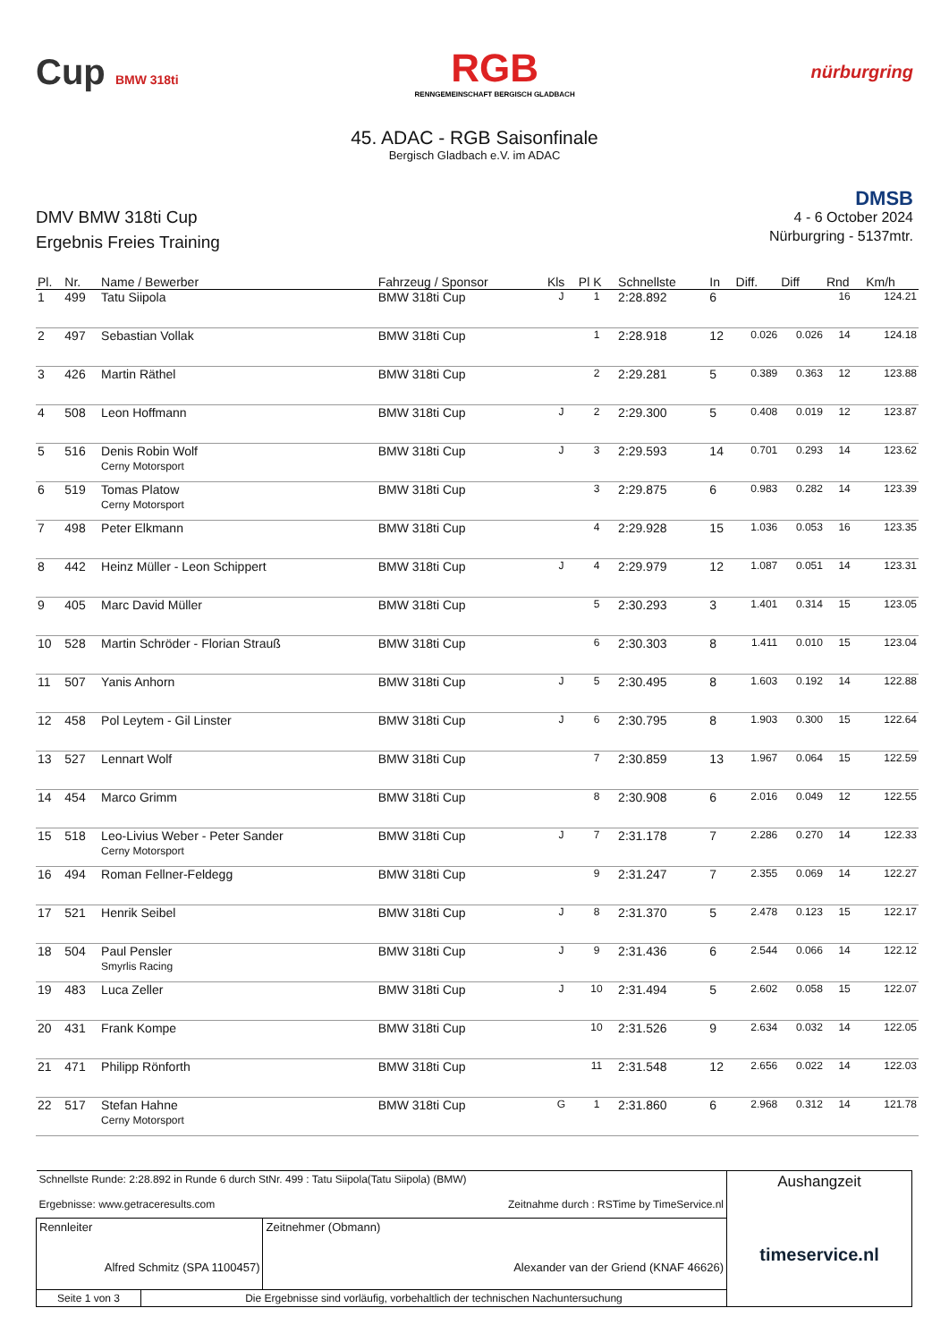Cup BMW 318ti
RGB
RENNGEMEINSCHAFT BERGISCH GLADBACH
nürburgring
45. ADAC - RGB Saisonfinale
Bergisch Gladbach e.V. im ADAC
DMV BMW 318ti Cup
Ergebnis Freies Training
DMSB
4 - 6 October 2024
Nürburgring - 5137mtr.
| Pl. | Nr. | Name / Bewerber | Fahrzeug / Sponsor | Kls | Pl K | Schnellste | In | Diff. | Diff | Rnd | Km/h |
| --- | --- | --- | --- | --- | --- | --- | --- | --- | --- | --- | --- |
| 1 | 499 | Tatu Siipola | BMW 318ti Cup | J | 1 | 2:28.892 | 6 | | | 16 | 124.21 |
| 2 | 497 | Sebastian Vollak | BMW 318ti Cup | | 1 | 2:28.918 | 12 | 0.026 | 0.026 | 14 | 124.18 |
| 3 | 426 | Martin Räthel | BMW 318ti Cup | | 2 | 2:29.281 | 5 | 0.389 | 0.363 | 12 | 123.88 |
| 4 | 508 | Leon Hoffmann | BMW 318ti Cup | J | 2 | 2:29.300 | 5 | 0.408 | 0.019 | 12 | 123.87 |
| 5 | 516 | Denis Robin Wolf Cerny Motorsport | BMW 318ti Cup | J | 3 | 2:29.593 | 14 | 0.701 | 0.293 | 14 | 123.62 |
| 6 | 519 | Tomas Platow Cerny Motorsport | BMW 318ti Cup | | 3 | 2:29.875 | 6 | 0.983 | 0.282 | 14 | 123.39 |
| 7 | 498 | Peter Elkmann | BMW 318ti Cup | | 4 | 2:29.928 | 15 | 1.036 | 0.053 | 16 | 123.35 |
| 8 | 442 | Heinz Müller - Leon Schippert | BMW 318ti Cup | J | 4 | 2:29.979 | 12 | 1.087 | 0.051 | 14 | 123.31 |
| 9 | 405 | Marc David Müller | BMW 318ti Cup | | 5 | 2:30.293 | 3 | 1.401 | 0.314 | 15 | 123.05 |
| 10 | 528 | Martin Schröder - Florian Strauß | BMW 318ti Cup | | 6 | 2:30.303 | 8 | 1.411 | 0.010 | 15 | 123.04 |
| 11 | 507 | Yanis Anhorn | BMW 318ti Cup | J | 5 | 2:30.495 | 8 | 1.603 | 0.192 | 14 | 122.88 |
| 12 | 458 | Pol Leytem - Gil Linster | BMW 318ti Cup | J | 6 | 2:30.795 | 8 | 1.903 | 0.300 | 15 | 122.64 |
| 13 | 527 | Lennart Wolf | BMW 318ti Cup | | 7 | 2:30.859 | 13 | 1.967 | 0.064 | 15 | 122.59 |
| 14 | 454 | Marco Grimm | BMW 318ti Cup | | 8 | 2:30.908 | 6 | 2.016 | 0.049 | 12 | 122.55 |
| 15 | 518 | Leo-Livius Weber - Peter Sander Cerny Motorsport | BMW 318ti Cup | J | 7 | 2:31.178 | 7 | 2.286 | 0.270 | 14 | 122.33 |
| 16 | 494 | Roman Fellner-Feldegg | BMW 318ti Cup | | 9 | 2:31.247 | 7 | 2.355 | 0.069 | 14 | 122.27 |
| 17 | 521 | Henrik Seibel | BMW 318ti Cup | J | 8 | 2:31.370 | 5 | 2.478 | 0.123 | 15 | 122.17 |
| 18 | 504 | Paul Pensler Smyrlis Racing | BMW 318ti Cup | J | 9 | 2:31.436 | 6 | 2.544 | 0.066 | 14 | 122.12 |
| 19 | 483 | Luca Zeller | BMW 318ti Cup | J | 10 | 2:31.494 | 5 | 2.602 | 0.058 | 15 | 122.07 |
| 20 | 431 | Frank Kompe | BMW 318ti Cup | | 10 | 2:31.526 | 9 | 2.634 | 0.032 | 14 | 122.05 |
| 21 | 471 | Philipp Rönforth | BMW 318ti Cup | | 11 | 2:31.548 | 12 | 2.656 | 0.022 | 14 | 122.03 |
| 22 | 517 | Stefan Hahne Cerny Motorsport | BMW 318ti Cup | G | 1 | 2:31.860 | 6 | 2.968 | 0.312 | 14 | 121.78 |
| Schnellste Runde: 2:28.892 in Runde 6 durch StNr. 499 : Tatu Siipola(Tatu Siipola) (BMW) Ergebnisse: www.getraceresults.com Zeitnahme durch : RSTime by TimeService.nl | | | Aushangzeit timeservice.nl |
| Rennleiter Alfred Schmitz (SPA 1100457) | | Zeitnehmer (Obmann) Alexander van der Griend (KNAF 46626) | |
| Seite 1 von 3 | Die Ergebnisse sind vorläufig, vorbehaltlich der technischen Nachuntersuchung | | |